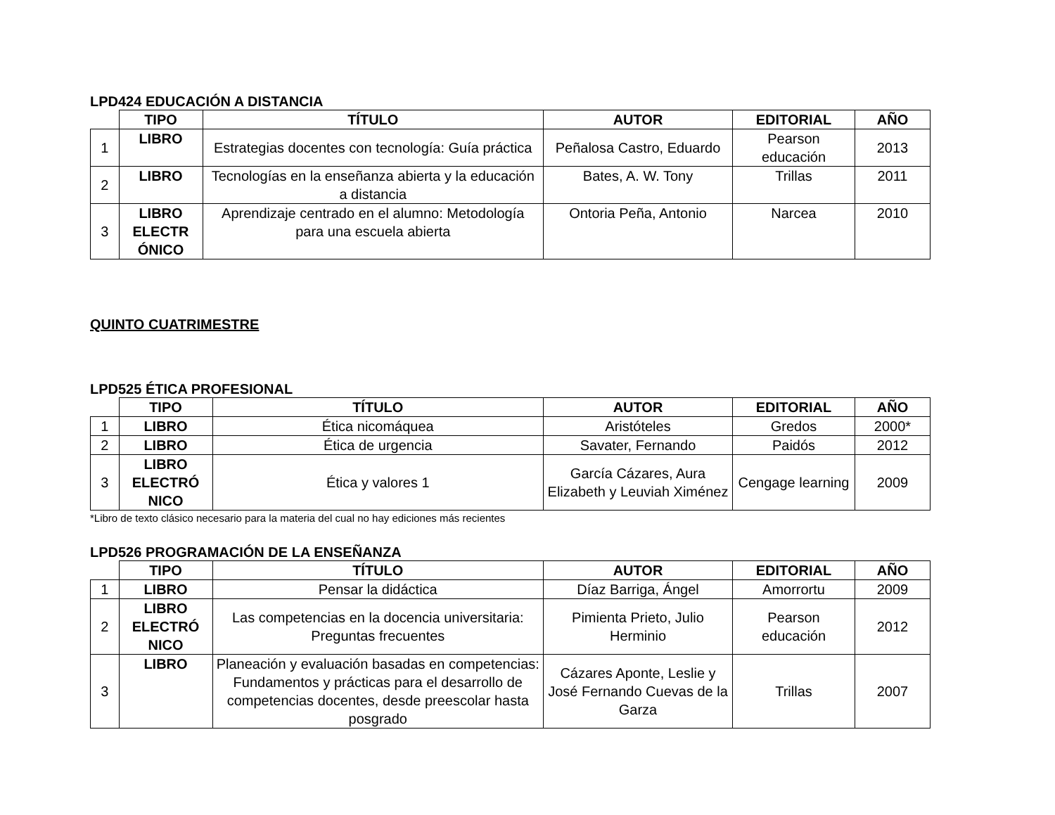LPD424 EDUCACIÓN A DISTANCIA
| | TIPO | TÍTULO | AUTOR | EDITORIAL | AÑO |
| 1 | LIBRO | Estrategias docentes con tecnología: Guía práctica | Peñalosa Castro, Eduardo | Pearson educación | 2013 |
| 2 | LIBRO | Tecnologías en la enseñanza abierta y la educación a distancia | Bates, A. W. Tony | Trillas | 2011 |
| 3 | LIBRO ELECTR ÓNICO | Aprendizaje centrado en el alumno: Metodología para una escuela abierta | Ontoria Peña, Antonio | Narcea | 2010 |
QUINTO CUATRIMESTRE
LPD525 ÉTICA PROFESIONAL
| | TIPO | TÍTULO | AUTOR | EDITORIAL | AÑO |
| 1 | LIBRO | Ética nicomáquea | Aristóteles | Gredos | 2000* |
| 2 | LIBRO | Ética de urgencia | Savater, Fernando | Paidós | 2012 |
| 3 | LIBRO ELECTRÓ NICO | Ética y valores 1 | García Cázares, Aura Elizabeth y Leuviah Ximénez | Cengage learning | 2009 |
*Libro de texto clásico necesario para la materia del cual no hay ediciones más recientes
LPD526 PROGRAMACIÓN DE LA ENSEÑANZA
| | TIPO | TÍTULO | AUTOR | EDITORIAL | AÑO |
| 1 | LIBRO | Pensar la didáctica | Díaz Barriga, Ángel | Amorrortu | 2009 |
| 2 | LIBRO ELECTRÓ NICO | Las competencias en la docencia universitaria: Preguntas frecuentes | Pimienta Prieto, Julio Herminio | Pearson educación | 2012 |
| 3 | LIBRO | Planeación y evaluación basadas en competencias: Fundamentos y prácticas para el desarrollo de competencias docentes, desde preescolar hasta posgrado | Cázares Aponte, Leslie y José Fernando Cuevas de la Garza | Trillas | 2007 |